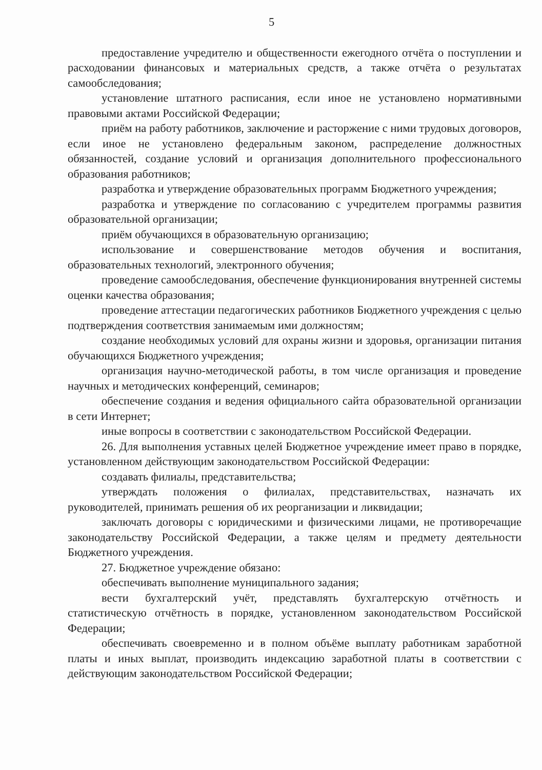5
предоставление учредителю и общественности ежегодного отчёта о поступлении и расходовании финансовых и материальных средств, а также отчёта о результатах самообследования;
установление штатного расписания, если иное не установлено нормативными правовыми актами Российской Федерации;
приём на работу работников, заключение и расторжение с ними трудовых договоров, если иное не установлено федеральным законом, распределение должностных обязанностей, создание условий и организация дополнительного профессионального образования работников;
разработка и утверждение образовательных программ Бюджетного учреждения;
разработка и утверждение по согласованию с учредителем программы развития образовательной организации;
приём обучающихся в образовательную организацию;
использование и совершенствование методов обучения и воспитания, образовательных технологий, электронного обучения;
проведение самообследования, обеспечение функционирования внутренней системы оценки качества образования;
проведение аттестации педагогических работников Бюджетного учреждения с целью подтверждения соответствия занимаемым ими должностям;
создание необходимых условий для охраны жизни и здоровья, организации питания обучающихся Бюджетного учреждения;
организация научно-методической работы, в том числе организация и проведение научных и методических конференций, семинаров;
обеспечение создания и ведения официального сайта образовательной организации в сети Интернет;
иные вопросы в соответствии с законодательством Российской Федерации.
26. Для выполнения уставных целей Бюджетное учреждение имеет право в порядке, установленном действующим законодательством Российской Федерации:
создавать филиалы, представительства;
утверждать положения о филиалах, представительствах, назначать их руководителей, принимать решения об их реорганизации и ликвидации;
заключать договоры с юридическими и физическими лицами, не противоречащие законодательству Российской Федерации, а также целям и предмету деятельности Бюджетного учреждения.
27. Бюджетное учреждение обязано:
обеспечивать выполнение муниципального задания;
вести бухгалтерский учёт, представлять бухгалтерскую отчётность и статистическую отчётность в порядке, установленном законодательством Российской Федерации;
обеспечивать своевременно и в полном объёме выплату работникам заработной платы и иных выплат, производить индексацию заработной платы в соответствии с действующим законодательством Российской Федерации;